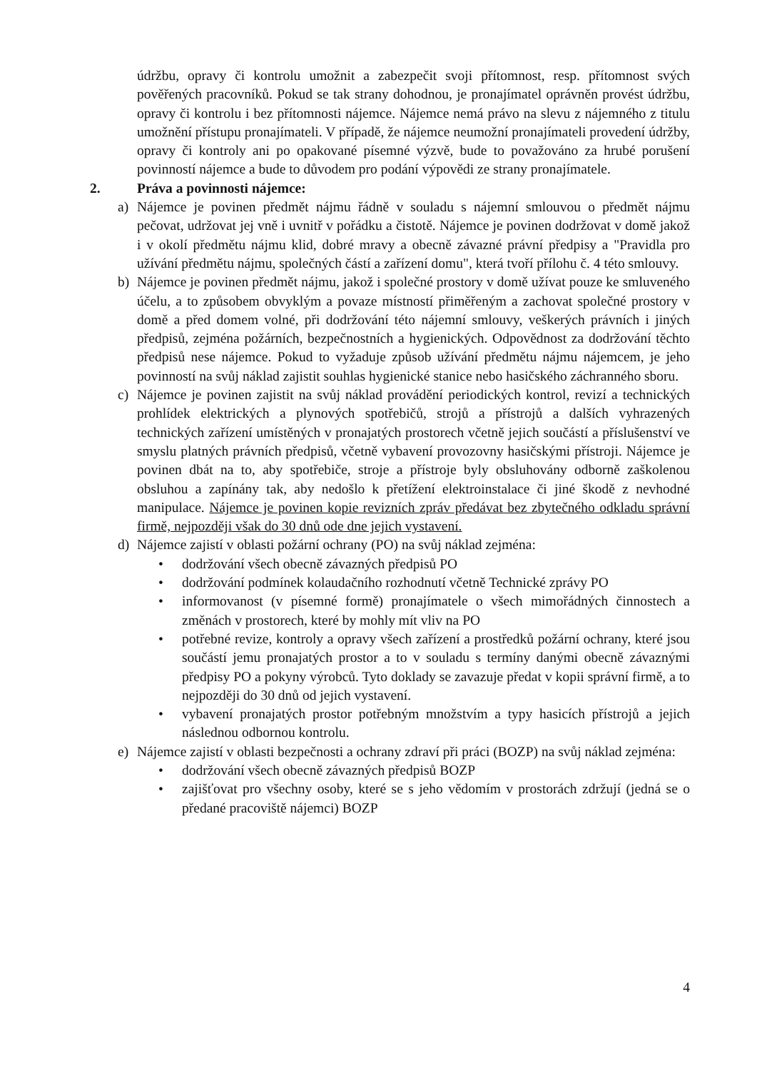údržbu, opravy či kontrolu umožnit a zabezpečit svoji přítomnost, resp. přítomnost svých pověřených pracovníků. Pokud se tak strany dohodnou, je pronajímatel oprávněn provést údržbu, opravy či kontrolu i bez přítomnosti nájemce. Nájemce nemá právo na slevu z nájemného z titulu umožnění přístupu pronajímateli. V případě, že nájemce neumožní pronajímateli provedení údržby, opravy či kontroly ani po opakované písemné výzvě, bude to považováno za hrubé porušení povinností nájemce a bude to důvodem pro podání výpovědi ze strany pronajímatele.
2. Práva a povinnosti nájemce:
a) Nájemce je povinen předmět nájmu řádně v souladu s nájemní smlouvou o předmět nájmu pečovat, udržovat jej vně i uvnitř v pořádku a čistotě. Nájemce je povinen dodržovat v domě jakož i v okolí předmětu nájmu klid, dobré mravy a obecně závazné právní předpisy a "Pravidla pro užívání předmětu nájmu, společných částí a zařízení domu", která tvoří přílohu č. 4 této smlouvy.
b) Nájemce je povinen předmět nájmu, jakož i společné prostory v domě užívat pouze ke smluveného účelu, a to způsobem obvyklým a povaze místností přiměřeným a zachovat společné prostory v domě a před domem volné, při dodržování této nájemní smlouvy, veškerých právních i jiných předpisů, zejména požárních, bezpečnostních a hygienických. Odpovědnost za dodržování těchto předpisů nese nájemce. Pokud to vyžaduje způsob užívání předmětu nájmu nájemcem, je jeho povinností na svůj náklad zajistit souhlas hygienické stanice nebo hasičského záchranného sboru.
c) Nájemce je povinen zajistit na svůj náklad provádění periodických kontrol, revizí a technických prohlídek elektrických a plynových spotřebičů, strojů a přístrojů a dalších vyhrazených technických zařízení umístěných v pronajatých prostorech včetně jejich součástí a příslušenství ve smyslu platných právních předpisů, včetně vybavení provozovny hasičskými přístroji. Nájemce je povinen dbát na to, aby spotřebiče, stroje a přístroje byly obsluhovány odborně zaškolenou obsluhou a zapínány tak, aby nedošlo k přetížení elektroinstalace či jiné škodě z nevhodné manipulace. Nájemce je povinen kopie revizních zpráv předávat bez zbytečného odkladu správní firmě, nejpozději však do 30 dnů ode dne jejich vystavení.
d) Nájemce zajistí v oblasti požární ochrany (PO) na svůj náklad zejména:
• dodržování všech obecně závazných předpisů PO
• dodržování podmínek kolaudačního rozhodnutí včetně Technické zprávy PO
• informovanost (v písemné formě) pronajímatele o všech mimořádných činnostech a změnách v prostorech, které by mohly mít vliv na PO
• potřebné revize, kontroly a opravy všech zařízení a prostředků požární ochrany, které jsou součástí jemu pronajatých prostor a to v souladu s termíny danými obecně závaznými předpisy PO a pokyny výrobců. Tyto doklady se zavazuje předat v kopii správní firmě, a to nejpozději do 30 dnů od jejich vystavení.
• vybavení pronajatých prostor potřebným množstvím a typy hasicích přístrojů a jejich následnou odbornou kontrolu.
e) Nájemce zajistí v oblasti bezpečnosti a ochrany zdraví při práci (BOZP) na svůj náklad zejména:
• dodržování všech obecně závazných předpisů BOZP
• zajišťovat pro všechny osoby, které se s jeho vědomím v prostorách zdržují (jedná se o předané pracoviště nájemci) BOZP
4